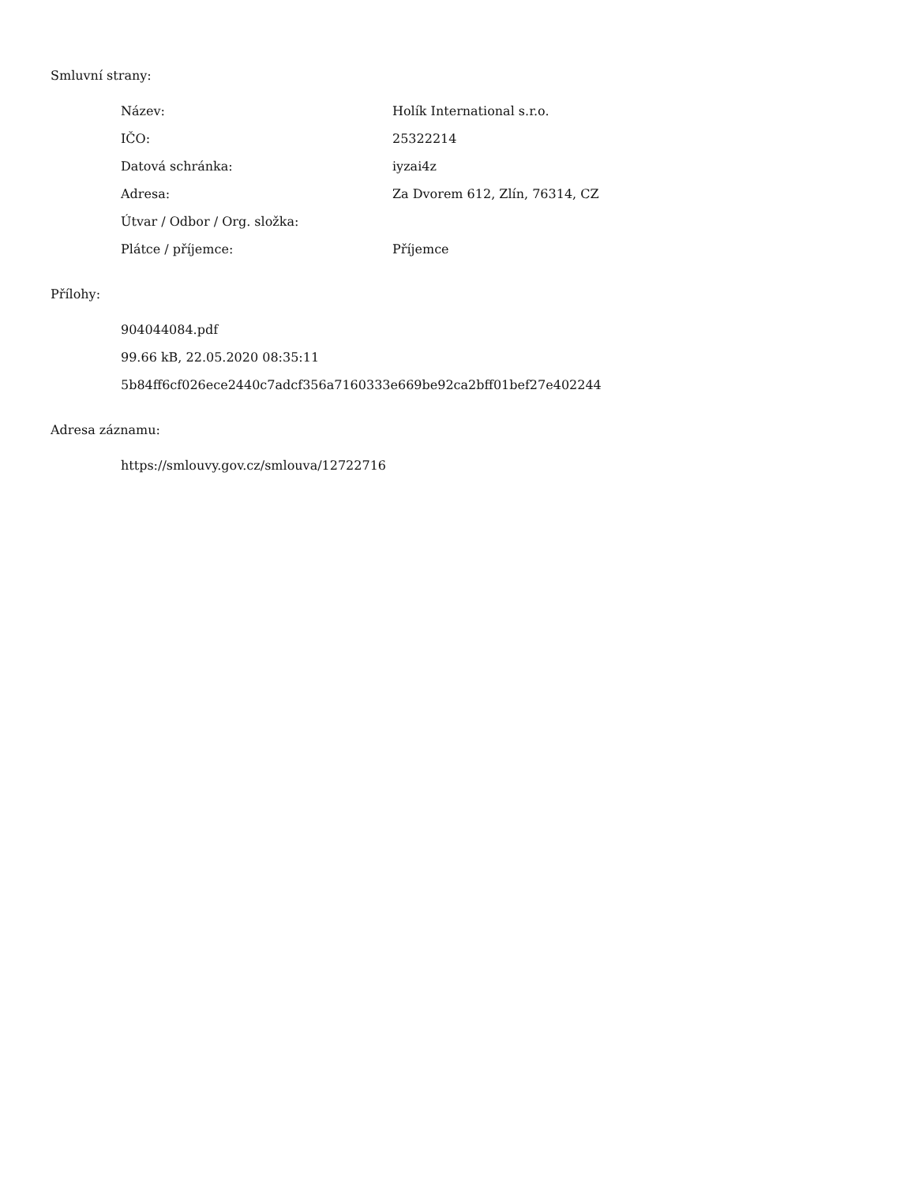Smluvní strany:
| Název: | Holík International s.r.o. |
| IČO: | 25322214 |
| Datová schránka: | iyzai4z |
| Adresa: | Za Dvorem 612, Zlín, 76314, CZ |
| Útvar / Odbor / Org. složka: | |
| Plátce / příjemce: | Příjemce |
Přílohy:
904044084.pdf
99.66 kB, 22.05.2020 08:35:11
5b84ff6cf026ece2440c7adcf356a7160333e669be92ca2bff01bef27e402244
Adresa záznamu:
https://smlouvy.gov.cz/smlouva/12722716